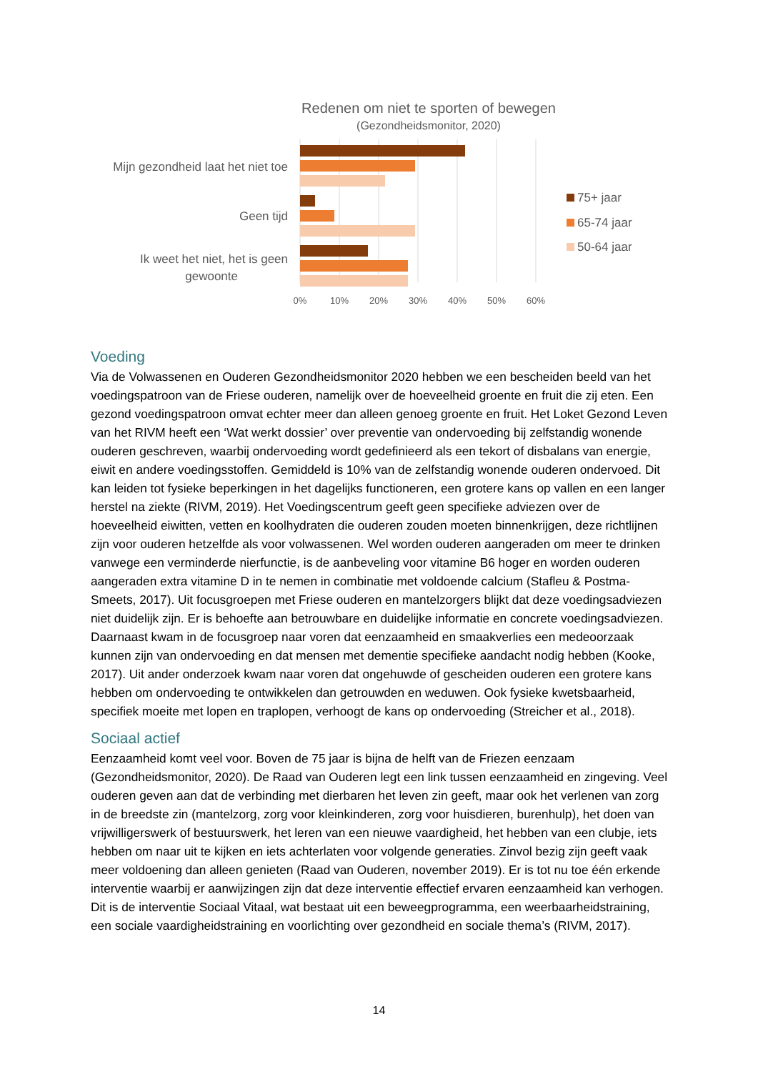Redenen om niet te sporten of bewegen
(Gezondheidsmonitor, 2020)
Mijn gezondheid laat het niet toe
Geen tijd
Ik weet het niet, het is geen
gewoonte
0%
10%
20%
30%
40%
50%
60%
75+ jaar
65-74 jaar
50-64 jaar
Voeding
Via de Volwassenen en Ouderen Gezondheidsmonitor 2020 hebben we een bescheiden beeld van het voedingspatroon van de Friese ouderen, namelijk over de hoeveelheid groente en fruit die zij eten. Een gezond voedingspatroon omvat echter meer dan alleen genoeg groente en fruit. Het Loket Gezond Leven van het RIVM heeft een ‘Wat werkt dossier’ over preventie van ondervoeding bij zelfstandig wonende ouderen geschreven, waarbij ondervoeding wordt gedefinieerd als een tekort of disbalans van energie, eiwit en andere voedingsstoffen. Gemiddeld is 10% van de zelfstandig wonende ouderen ondervoed. Dit kan leiden tot fysieke beperkingen in het dagelijks functioneren, een grotere kans op vallen en een langer herstel na ziekte (RIVM, 2019). Het Voedingscentrum geeft geen specifieke adviezen over de hoeveelheid eiwitten, vetten en koolhydraten die ouderen zouden moeten binnenkrijgen, deze richtlijnen zijn voor ouderen hetzelfde als voor volwassenen. Wel worden ouderen aangeraden om meer te drinken vanwege een verminderde nierfunctie, is de aanbeveling voor vitamine B6 hoger en worden ouderen aangeraden extra vitamine D in te nemen in combinatie met voldoende calcium (Stafleu & Postma-Smeets, 2017). Uit focusgroepen met Friese ouderen en mantelzorgers blijkt dat deze voedingsadviezen niet duidelijk zijn. Er is behoefte aan betrouwbare en duidelijke informatie en concrete voedingsadviezen. Daarnaast kwam in de focusgroep naar voren dat eenzaamheid en smaakverlies een medeoorzaak kunnen zijn van ondervoeding en dat mensen met dementie specifieke aandacht nodig hebben (Kooke, 2017). Uit ander onderzoek kwam naar voren dat ongehuwde of gescheiden ouderen een grotere kans hebben om ondervoeding te ontwikkelen dan getrouwden en weduwen. Ook fysieke kwetsbaarheid, specifiek moeite met lopen en traplopen, verhoogt de kans op ondervoeding (Streicher et al., 2018).
Sociaal actief
Eenzaamheid komt veel voor. Boven de 75 jaar is bijna de helft van de Friezen eenzaam (Gezondheidsmonitor, 2020). De Raad van Ouderen legt een link tussen eenzaamheid en zingeving. Veel ouderen geven aan dat de verbinding met dierbaren het leven zin geeft, maar ook het verlenen van zorg in de breedste zin (mantelzorg, zorg voor kleinkinderen, zorg voor huisdieren, burenhulp), het doen van vrijwilligerswerk of bestuurswerk, het leren van een nieuwe vaardigheid, het hebben van een clubje, iets hebben om naar uit te kijken en iets achterlaten voor volgende generaties. Zinvol bezig zijn geeft vaak meer voldoening dan alleen genieten (Raad van Ouderen, november 2019). Er is tot nu toe één erkende interventie waarbij er aanwijzingen zijn dat deze interventie effectief ervaren eenzaamheid kan verhogen. Dit is de interventie Sociaal Vitaal, wat bestaat uit een beweegprogramma, een weerbaarheidstraining, een sociale vaardigheidstraining en voorlichting over gezondheid en sociale thema’s (RIVM, 2017).
14